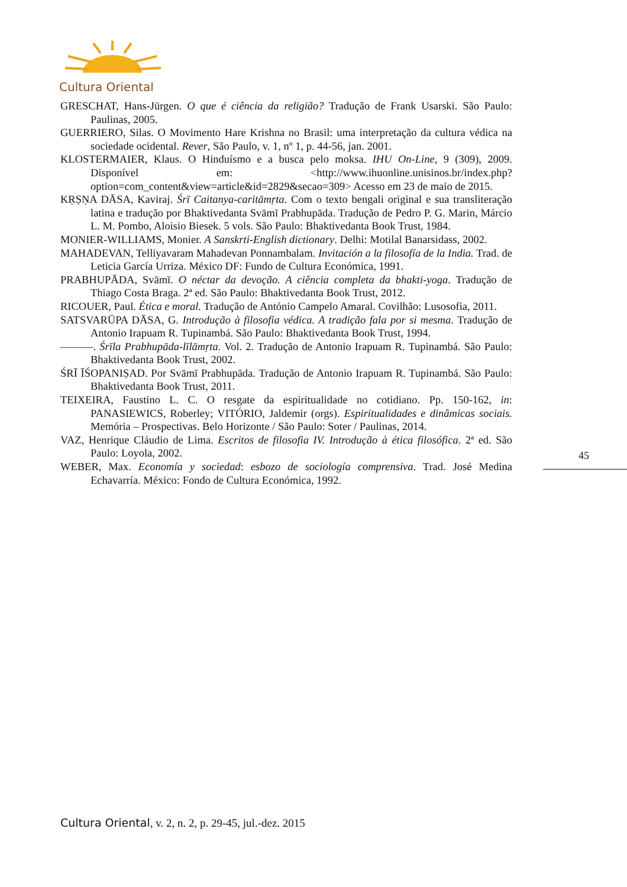Cultura Oriental
GRESCHAT, Hans-Jürgen. O que é ciência da religião? Tradução de Frank Usarski. São Paulo: Paulinas, 2005.
GUERRIERO, Silas. O Movimento Hare Krishna no Brasil: uma interpretação da cultura védica na sociedade ocidental. Rever, São Paulo, v. 1, nº 1, p. 44-56, jan. 2001.
KLOSTERMAIER, Klaus. O Hinduísmo e a busca pelo moksa. IHU On-Line, 9 (309), 2009. Disponível em: <http://www.ihuonline.unisinos.br/index.php?option=com_content&view=article&id=2829&secao=309> Acesso em 23 de maio de 2015.
KṚṢṆA DĀSA, Kaviraj. Śrī Caitanya-caritāmṛta. Com o texto bengali original e sua transliteração latina e tradução por Bhaktivedanta Svāmī Prabhupāda. Tradução de Pedro P. G. Marin, Márcio L. M. Pombo, Aloisio Biesek. 5 vols. São Paulo: Bhaktivedanta Book Trust, 1984.
MONIER-WILLIAMS, Monier. A Sanskrti-English dictionary. Delhi: Motilal Banarsidass, 2002.
MAHADEVAN, Telliyavaram Mahadevan Ponnambalam. Invitación a la filosofía de la India. Trad. de Leticia García Urriza. México DF: Fundo de Cultura Económica, 1991.
PRABHUPĀDA, Svāmī. O néctar da devoção. A ciência completa da bhakti-yoga. Tradução de Thiago Costa Braga. 2ª ed. São Paulo: Bhaktivedanta Book Trust, 2012.
RICOUER, Paul. Ética e moral. Tradução de António Campelo Amaral. Covilhão: Lusosofia, 2011.
SATSVARŪPA DĀSA, G. Introdução à filosofia védica. A tradição fala por si mesma. Tradução de Antonio Irapuam R. Tupinambá. São Paulo: Bhaktivedanta Book Trust, 1994.
———. Śrīla Prabhupāda-līlāmṛta. Vol. 2. Tradução de Antonio Irapuam R. Tupinambá. São Paulo: Bhaktivedanta Book Trust, 2002.
ŚRĪ ĪŚOPANIṢAD. Por Svāmī Prabhupāda. Tradução de Antonio Irapuam R. Tupinambá. São Paulo: Bhaktivedanta Book Trust, 2011.
TEIXEIRA, Faustino L. C. O resgate da espiritualidade no cotidiano. Pp. 150-162, in: PANASIEWICS, Roberley; VITÓRIO, Jaldemir (orgs). Espiritualidades e dinâmicas sociais. Memória – Prospectivas. Belo Horizonte / São Paulo: Soter / Paulinas, 2014.
VAZ, Henrique Cláudio de Lima. Escritos de filosofia IV. Introdução à ética filosófica. 2ª ed. São Paulo: Loyola, 2002.
WEBER, Max. Economía y sociedad: esbozo de sociología comprensiva. Trad. José Medina Echavarría. México: Fondo de Cultura Económica, 1992.
45
Cultura Oriental, v. 2, n. 2, p. 29-45, jul.-dez. 2015